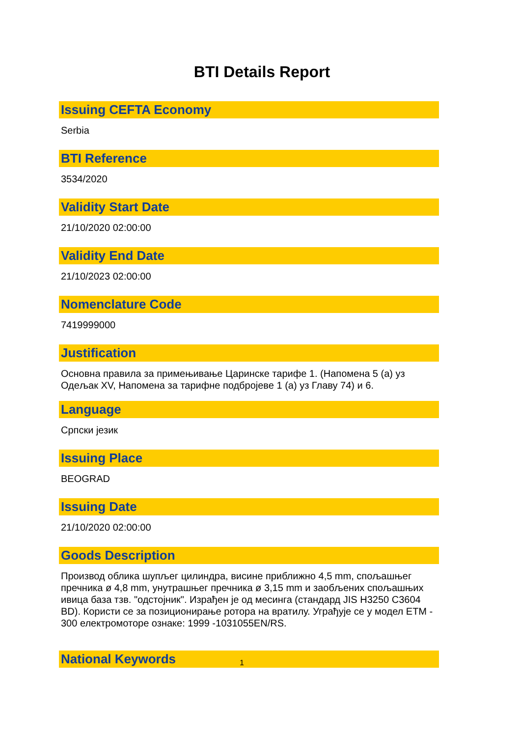BTI Details Report
Issuing CEFTA Economy
Serbia
BTI Reference
3534/2020
Validity Start Date
21/10/2020 02:00:00
Validity End Date
21/10/2023 02:00:00
Nomenclature Code
7419999000
Justification
Основна правила за примењивање Царинске тарифе 1. (Напомена 5 (а) уз Одељак XV, Напомена за тарифне подбројеве 1 (а) уз Главу 74) и 6.
Language
Српски језик
Issuing Place
BEOGRAD
Issuing Date
21/10/2020 02:00:00
Goods Description
Производ облика шупљег цилиндра, висине приближно 4,5 mm, спољашњег пречника ø 4,8 mm, унутрашњег пречника ø 3,15 mm и заобљених спољашњих ивица база тзв. "одстојник". Израђен је од месинга (стандард JIS H3250 C3604 BD). Користи се за позиционирање ротора на вратилу. Уграђује се у модел ETM - 300 електромоторе ознаке: 1999 -1031055EN/RS.
National Keywords
1